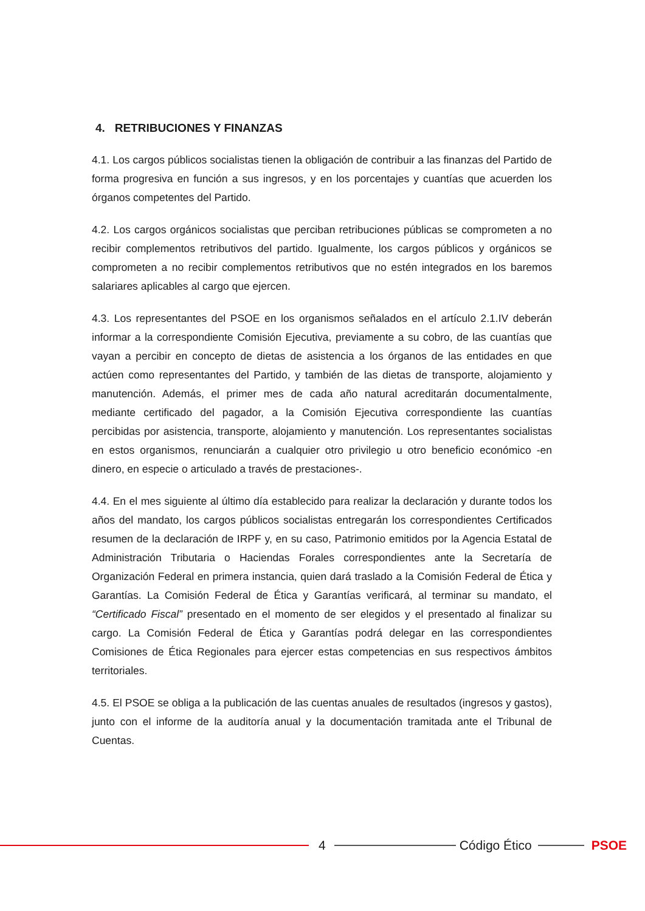4. RETRIBUCIONES Y FINANZAS
4.1. Los cargos públicos socialistas tienen la obligación de contribuir a las finanzas del Partido de forma progresiva en función a sus ingresos, y en los porcentajes y cuantías que acuerden los órganos competentes del Partido.
4.2. Los cargos orgánicos socialistas que perciban retribuciones públicas se comprometen a no recibir complementos retributivos del partido. Igualmente, los cargos públicos y orgánicos se comprometen a no recibir complementos retributivos que no estén integrados en los baremos salariares aplicables al cargo que ejercen.
4.3. Los representantes del PSOE en los organismos señalados en el artículo 2.1.IV deberán informar a la correspondiente Comisión Ejecutiva, previamente a su cobro, de las cuantías que vayan a percibir en concepto de dietas de asistencia a los órganos de las entidades en que actúen como representantes del Partido, y también de las dietas de transporte, alojamiento y manutención. Además, el primer mes de cada año natural acreditarán documentalmente, mediante certificado del pagador, a la Comisión Ejecutiva correspondiente las cuantías percibidas por asistencia, transporte, alojamiento y manutención. Los representantes socialistas en estos organismos, renunciarán a cualquier otro privilegio u otro beneficio económico -en dinero, en especie o articulado a través de prestaciones-.
4.4. En el mes siguiente al último día establecido para realizar la declaración y durante todos los años del mandato, los cargos públicos socialistas entregarán los correspondientes Certificados resumen de la declaración de IRPF y, en su caso, Patrimonio emitidos por la Agencia Estatal de Administración Tributaria o Haciendas Forales correspondientes ante la Secretaría de Organización Federal en primera instancia, quien dará traslado a la Comisión Federal de Ética y Garantías. La Comisión Federal de Ética y Garantías verificará, al terminar su mandato, el “Certificado Fiscal” presentado en el momento de ser elegidos y el presentado al finalizar su cargo. La Comisión Federal de Ética y Garantías podrá delegar en las correspondientes Comisiones de Ética Regionales para ejercer estas competencias en sus respectivos ámbitos territoriales.
4.5. El PSOE se obliga a la publicación de las cuentas anuales de resultados (ingresos y gastos), junto con el informe de la auditoría anual y la documentación tramitada ante el Tribunal de Cuentas.
4 Código Ético PSOE